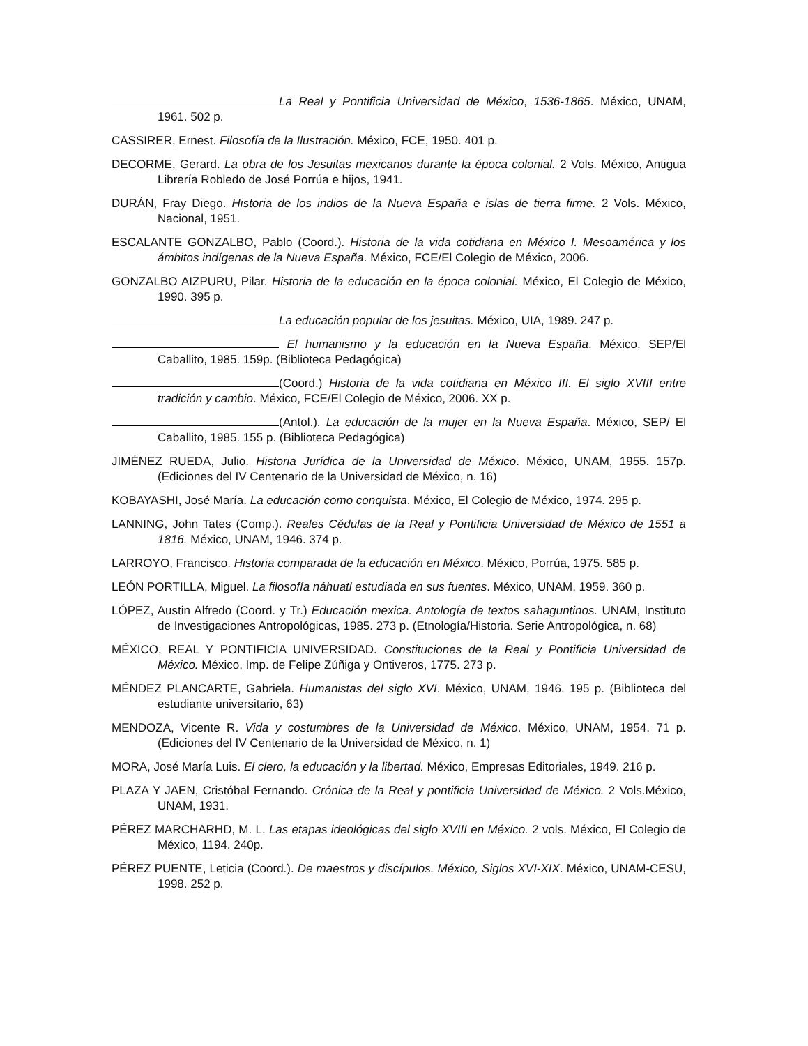La Real y Pontificia Universidad de México, 1536-1865. México, UNAM, 1961. 502 p.
CASSIRER, Ernest. Filosofía de la Ilustración. México, FCE, 1950. 401 p.
DECORME, Gerard. La obra de los Jesuitas mexicanos durante la época colonial. 2 Vols. México, Antigua Librería Robledo de José Porrúa e hijos, 1941.
DURÁN, Fray Diego. Historia de los indios de la Nueva España e islas de tierra firme. 2 Vols. México, Nacional, 1951.
ESCALANTE GONZALBO, Pablo (Coord.). Historia de la vida cotidiana en México I. Mesoamérica y los ámbitos indígenas de la Nueva España. México, FCE/El Colegio de México, 2006.
GONZALBO AIZPURU, Pilar. Historia de la educación en la época colonial. México, El Colegio de México, 1990. 395 p.
La educación popular de los jesuitas. México, UIA, 1989. 247 p.
El humanismo y la educación en la Nueva España. México, SEP/El Caballito, 1985. 159p. (Biblioteca Pedagógica)
(Coord.) Historia de la vida cotidiana en México III. El siglo XVIII entre tradición y cambio. México, FCE/El Colegio de México, 2006. XX p.
(Antol.). La educación de la mujer en la Nueva España. México, SEP/ El Caballito, 1985. 155 p. (Biblioteca Pedagógica)
JIMÉNEZ RUEDA, Julio. Historia Jurídica de la Universidad de México. México, UNAM, 1955. 157p. (Ediciones del IV Centenario de la Universidad de México, n. 16)
KOBAYASHI, José María. La educación como conquista. México, El Colegio de México, 1974. 295 p.
LANNING, John Tates (Comp.). Reales Cédulas de la Real y Pontificia Universidad de México de 1551 a 1816. México, UNAM, 1946. 374 p.
LARROYO, Francisco. Historia comparada de la educación en México. México, Porrúa, 1975. 585 p.
LEÓN PORTILLA, Miguel. La filosofía náhuatl estudiada en sus fuentes. México, UNAM, 1959. 360 p.
LÓPEZ, Austin Alfredo (Coord. y Tr.) Educación mexica. Antología de textos sahaguntinos. UNAM, Instituto de Investigaciones Antropológicas, 1985. 273 p. (Etnología/Historia. Serie Antropológica, n. 68)
MÉXICO, REAL Y PONTIFICIA UNIVERSIDAD. Constituciones de la Real y Pontificia Universidad de México. México, Imp. de Felipe Zúñiga y Ontiveros, 1775. 273 p.
MÉNDEZ PLANCARTE, Gabriela. Humanistas del siglo XVI. México, UNAM, 1946. 195 p. (Biblioteca del estudiante universitario, 63)
MENDOZA, Vicente R. Vida y costumbres de la Universidad de México. México, UNAM, 1954. 71 p. (Ediciones del IV Centenario de la Universidad de México, n. 1)
MORA, José María Luis. El clero, la educación y la libertad. México, Empresas Editoriales, 1949. 216 p.
PLAZA Y JAEN, Cristóbal Fernando. Crónica de la Real y pontificia Universidad de México. 2 Vols.México, UNAM, 1931.
PÉREZ MARCHARHD, M. L. Las etapas ideológicas del siglo XVIII en México. 2 vols. México, El Colegio de México, 1194. 240p.
PÉREZ PUENTE, Leticia (Coord.). De maestros y discípulos. México, Siglos XVI-XIX. México, UNAM-CESU, 1998. 252 p.